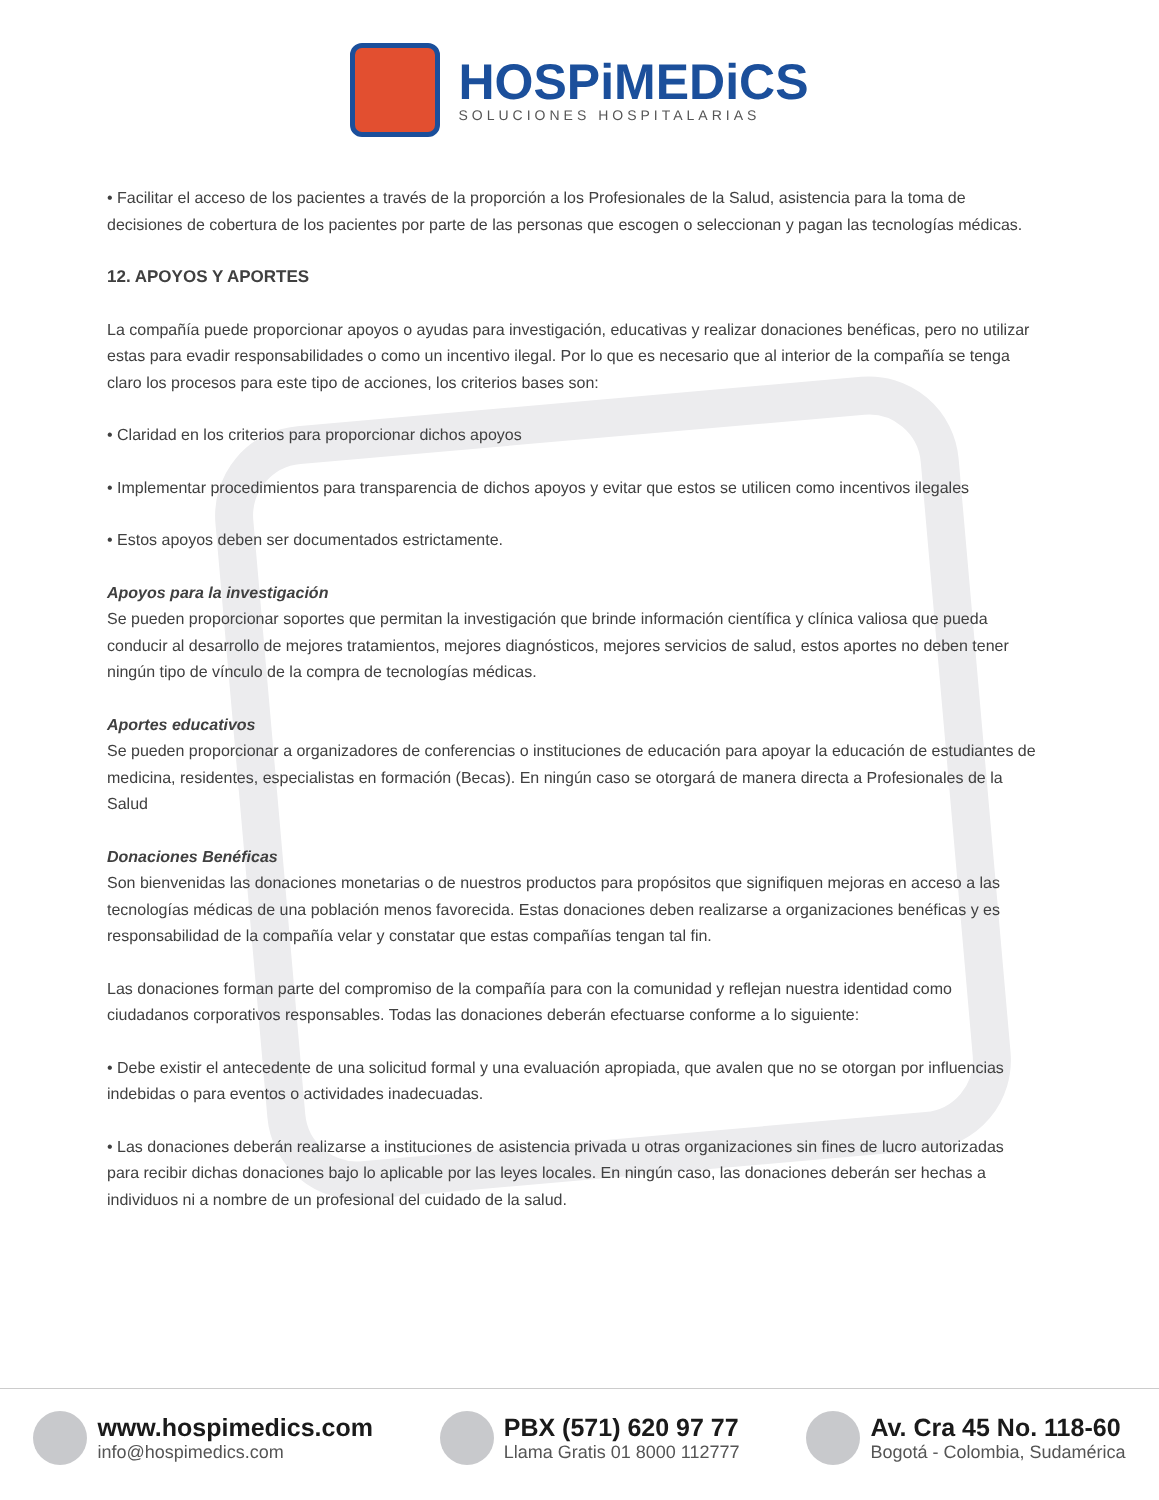HOSPiMEDiCS
SOLUCIONES HOSPITALARIAS
• Facilitar el acceso de los pacientes a través de la proporción a los Profesionales de la Salud, asistencia para la toma de decisiones de cobertura de los pacientes por parte de las personas que escogen o seleccionan y pagan las tecnologías médicas.
12. APOYOS Y APORTES
La compañía puede proporcionar apoyos o ayudas para investigación, educativas y realizar donaciones benéficas, pero no utilizar estas para evadir responsabilidades o como un incentivo ilegal. Por lo que es necesario que al interior de la compañía se tenga claro los procesos para este tipo de acciones, los criterios bases son:
• Claridad en los criterios para proporcionar dichos apoyos
• Implementar procedimientos para transparencia de dichos apoyos y evitar que estos se utilicen como incentivos ilegales
• Estos apoyos deben ser documentados estrictamente.
Apoyos para la investigación
Se pueden proporcionar soportes que permitan la investigación que brinde información científica y clínica valiosa que pueda conducir al desarrollo de mejores tratamientos, mejores diagnósticos, mejores servicios de salud, estos aportes no deben tener ningún tipo de vínculo de la compra de tecnologías médicas.
Aportes educativos
Se pueden proporcionar a organizadores de conferencias o instituciones de educación para apoyar la educación de estudiantes de medicina, residentes, especialistas en formación (Becas). En ningún caso se otorgará de manera directa a Profesionales de la Salud
Donaciones Benéficas
Son bienvenidas las donaciones monetarias o de nuestros productos para propósitos que signifiquen mejoras en acceso a las tecnologías médicas de una población menos favorecida. Estas donaciones deben realizarse a organizaciones benéficas y es responsabilidad de la compañía velar y constatar que estas compañías tengan tal fin.
Las donaciones forman parte del compromiso de la compañía para con la comunidad y reflejan nuestra identidad como ciudadanos corporativos responsables. Todas las donaciones deberán efectuarse conforme a lo siguiente:
• Debe existir el antecedente de una solicitud formal y una evaluación apropiada, que avalen que no se otorgan por influencias indebidas o para eventos o actividades inadecuadas.
• Las donaciones deberán realizarse a instituciones de asistencia privada u otras organizaciones sin fines de lucro autorizadas para recibir dichas donaciones bajo lo aplicable por las leyes locales. En ningún caso, las donaciones deberán ser hechas a individuos ni a nombre de un profesional del cuidado de la salud.
www.hospimedics.com
info@hospimedics.com
PBX (571) 620 97 77
Llama Gratis 01 8000 112777
Av. Cra 45 No. 118-60
Bogotá - Colombia, Sudamérica